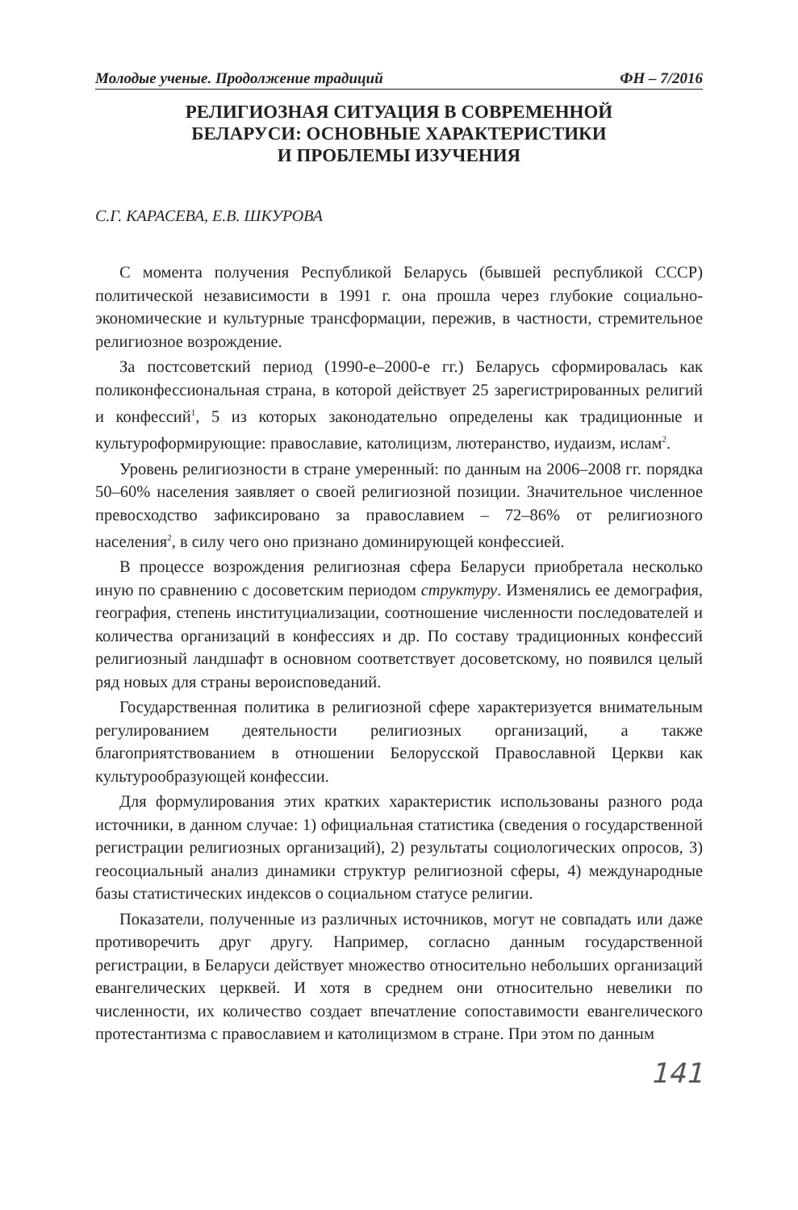Молодые ученые. Продолжение традиций ФН – 7/2016
РЕЛИГИОЗНАЯ СИТУАЦИЯ В СОВРЕМЕННОЙ
БЕЛАРУСИ: ОСНОВНЫЕ ХАРАКТЕРИСТИКИ
И ПРОБЛЕМЫ ИЗУЧЕНИЯ
С.Г. КАРАСЕВА, Е.В. ШКУРОВА
С момента получения Республикой Беларусь (бывшей республикой СССР) политической независимости в 1991 г. она прошла через глубокие социально-экономические и культурные трансформации, пережив, в частности, стремительное религиозное возрождение.
За постсоветский период (1990-е–2000-е гг.) Беларусь сформировалась как поликонфессиональная страна, в которой действует 25 зарегистрированных религий и конфессий<sup>1</sup>, 5 из которых законодательно определены как традиционные и культуроформирующие: православие, католицизм, лютеранство, иудаизм, ислам<sup>2</sup>.
Уровень религиозности в стране умеренный: по данным на 2006–2008 гг. порядка 50–60% населения заявляет о своей религиозной позиции. Значительное численное превосходство зафиксировано за православием – 72–86% от религиозного населения<sup>2</sup>, в силу чего оно признано доминирующей конфессией.
В процессе возрождения религиозная сфера Беларуси приобретала несколько иную по сравнению с досоветским периодом структуру. Изменялись ее демография, география, степень институциализации, соотношение численности последователей и количества организаций в конфессиях и др. По составу традиционных конфессий религиозный ландшафт в основном соответствует досоветскому, но появился целый ряд новых для страны вероисповеданий.
Государственная политика в религиозной сфере характеризуется внимательным регулированием деятельности религиозных организаций, а также благоприятствованием в отношении Белорусской Православной Церкви как культурообразующей конфессии.
Для формулирования этих кратких характеристик использованы разного рода источники, в данном случае: 1) официальная статистика (сведения о государственной регистрации религиозных организаций), 2) результаты социологических опросов, 3) геосоциальный анализ динамики структур религиозной сферы, 4) международные базы статистических индексов о социальном статусе религии.
Показатели, полученные из различных источников, могут не совпадать или даже противоречить друг другу. Например, согласно данным государственной регистрации, в Беларуси действует множество относительно небольших организаций евангелических церквей. И хотя в среднем они относительно невелики по численности, их количество создает впечатление сопоставимости евангелического протестантизма с православием и католицизмом в стране. При этом по данным
141